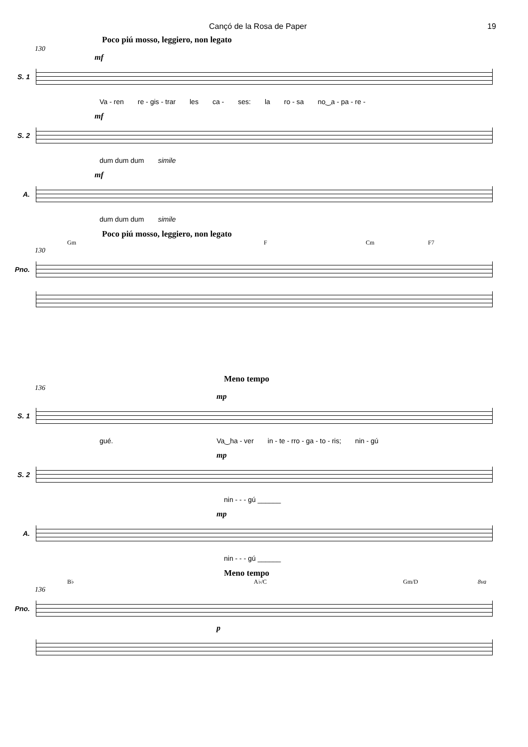Cançó de la Rosa de Paper 19
Poco piú mosso, leggiero, non legato
130
mf
S. 1
Va - ren re - gis - trar les ca - ses: la ro - sa no‿a - pa - re -
mf
S. 2
dum dum dum simile
mf
A.
dum dum dum simile
Poco piú mosso, leggiero, non legato
Gm F Cm F7
130
Pno.
Meno tempo
136
mp
S. 1
gué. Va‿ha - ver in - te - rro - ga - to - ris; nin - gú
mp
S. 2
nin - - - gú ______
mp
A.
nin - - - gú ______
Meno tempo
B♭ A♭/C Gm/D 8va
136
Pno.
p